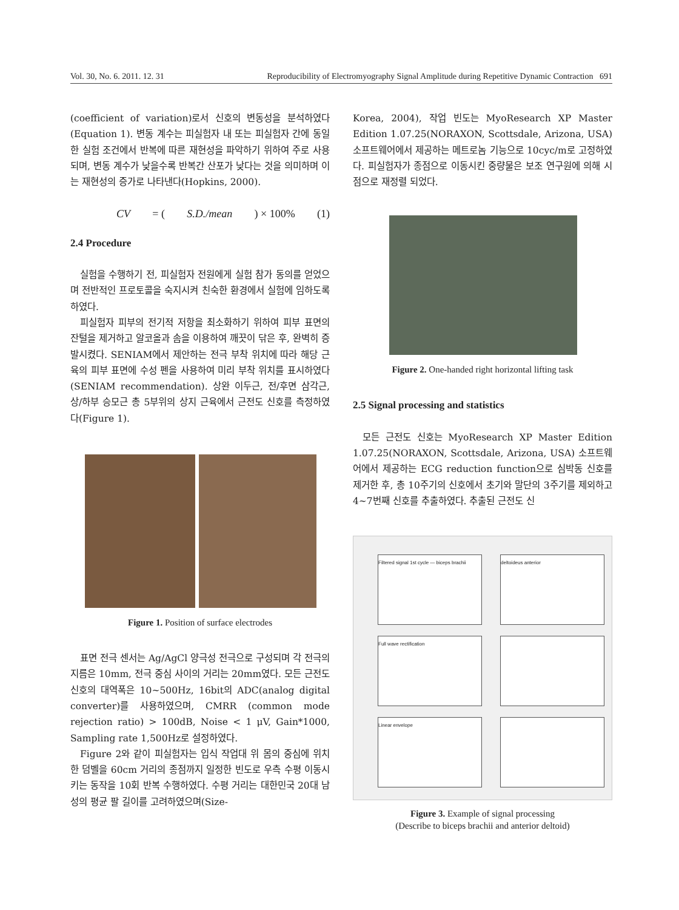Vol. 30, No. 6. 2011. 12. 31 Reproducibility of Electromyography Signal Amplitude during Repetitive Dynamic Contraction 691
(coefficient of variation)로서 신호의 변동성을 분석하였다(Equation 1). 변동 계수는 피실험자 내 또는 피실험자 간에 동일한 실험 조건에서 반복에 따른 재현성을 파악하기 위하여 주로 사용되며, 변동 계수가 낮을수록 반복간 산포가 낮다는 것을 의미하며 이는 재현성의 증가로 나타낸다(Hopkins, 2000).
CV = (S.D./mean) × 100% (1)
2.4 Procedure
실험을 수행하기 전, 피실험자 전원에게 실험 참가 동의를 얻었으며 전반적인 프로토콜을 숙지시켜 친숙한 환경에서 실험에 임하도록 하였다.
피실험자 피부의 전기적 저항을 최소화하기 위하여 피부 표면의 잔털을 제거하고 알코올과 솜을 이용하여 깨끗이 닦은 후, 완벽히 증발시켰다. SENIAM에서 제안하는 전극 부착 위치에 따라 해당 근육의 피부 표면에 수성 펜을 사용하여 미리 부착 위치를 표시하였다(SENIAM recommendation). 상완 이두근, 전/후면 삼각근, 상/하부 승모근 총 5부위의 상지 근육에서 근전도 신호를 측정하였다(Figure 1).
Figure 1. Position of surface electrodes
표면 전극 센서는 Ag/AgCl 양극성 전극으로 구성되며 각 전극의 지름은 10mm, 전극 중심 사이의 거리는 20mm였다. 모든 근전도 신호의 대역폭은 10~500Hz, 16bit의 ADC(analog digital converter)를 사용하였으며, CMRR (common mode rejection ratio) > 100dB, Noise < 1 μV, Gain*1000, Sampling rate 1,500Hz로 설정하였다.
Figure 2와 같이 피실험자는 입식 작업대 위 몸의 중심에 위치한 덤벨을 60cm 거리의 종점까지 일정한 빈도로 우측 수평 이동시키는 동작을 10회 반복 수행하였다. 수평 거리는 대한민국 20대 남성의 평균 팔 길이를 고려하였으며(Size-
Korea, 2004), 작업 빈도는 MyoResearch XP Master Edition 1.07.25(NORAXON, Scottsdale, Arizona, USA) 소프트웨어에서 제공하는 메트로놈 기능으로 10cyc/m로 고정하였다. 피실험자가 종점으로 이동시킨 중량물은 보조 연구원에 의해 시점으로 재정렬 되었다.
Figure 2. One-handed right horizontal lifting task
2.5 Signal processing and statistics
모든 근전도 신호는 MyoResearch XP Master Edition 1.07.25(NORAXON, Scottsdale, Arizona, USA) 소프트웨어에서 제공하는 ECG reduction function으로 심박동 신호를 제거한 후, 총 10주기의 신호에서 초기와 말단의 3주기를 제외하고 4~7번째 신호를 추출하였다. 추출된 근전도 신
Filtered signal 1st cycle — biceps brachii
deltoideus anterior
Full wave rectification
Linear envelope
Figure 3. Example of signal processing
(Describe to biceps brachii and anterior deltoid)